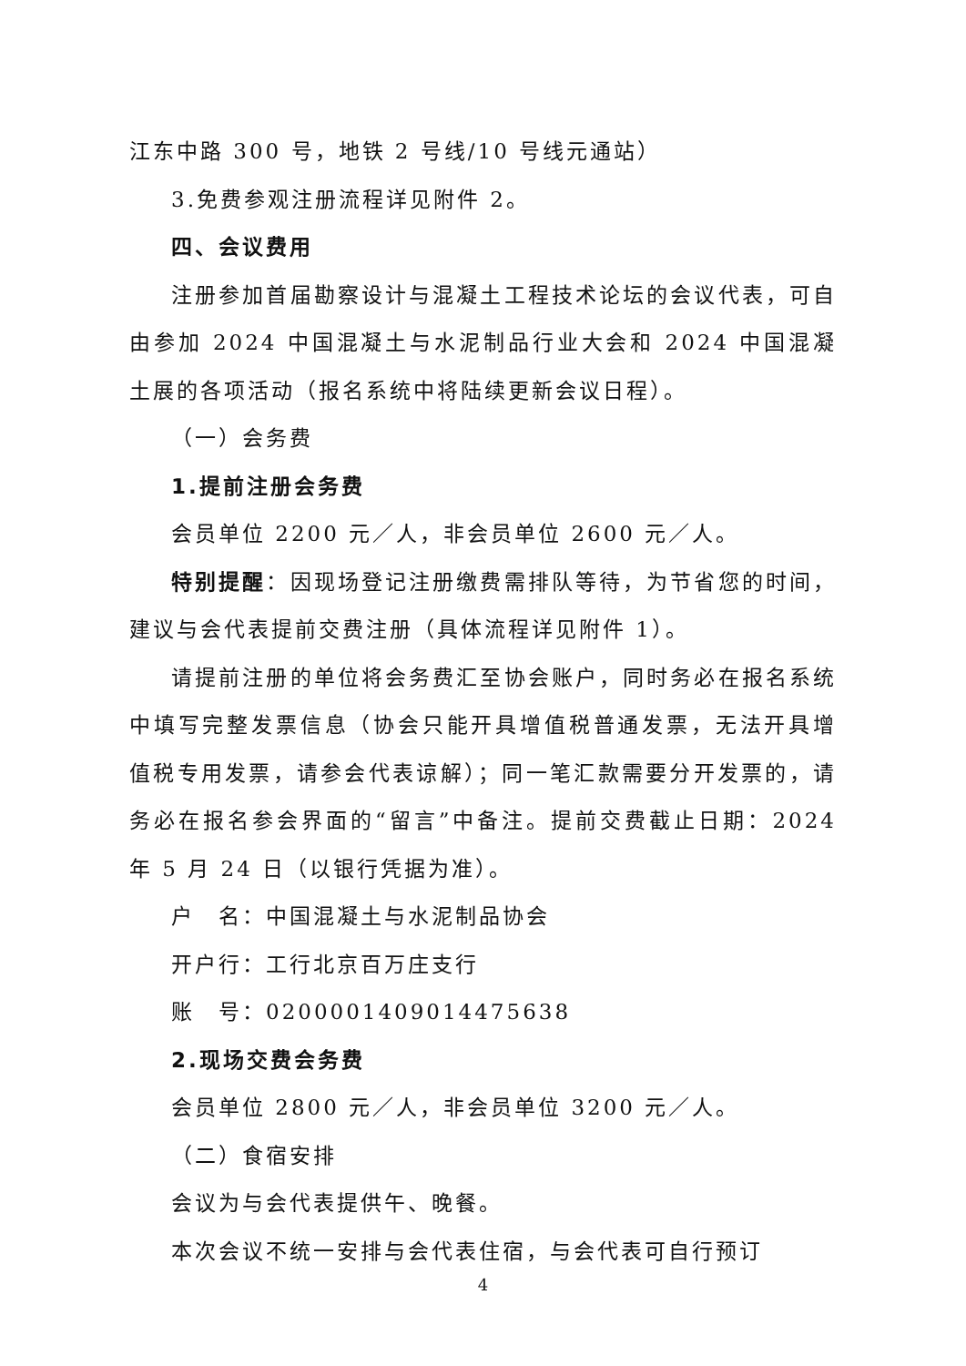江东中路 300 号，地铁 2 号线/10 号线元通站）
3.免费参观注册流程详见附件 2。
四、会议费用
注册参加首届勘察设计与混凝土工程技术论坛的会议代表，可自由参加 2024 中国混凝土与水泥制品行业大会和 2024 中国混凝土展的各项活动（报名系统中将陆续更新会议日程）。
（一）会务费
1.提前注册会务费
会员单位 2200 元／人，非会员单位 2600 元／人。
特别提醒：因现场登记注册缴费需排队等待，为节省您的时间，建议与会代表提前交费注册（具体流程详见附件 1）。
请提前注册的单位将会务费汇至协会账户，同时务必在报名系统中填写完整发票信息（协会只能开具增值税普通发票，无法开具增值税专用发票，请参会代表谅解）；同一笔汇款需要分开发票的，请务必在报名参会界面的“留言”中备注。提前交费截止日期：2024 年 5 月 24 日（以银行凭据为准）。
户　名：中国混凝土与水泥制品协会
开户行：工行北京百万庄支行
账　号：0200001409014475638
2.现场交费会务费
会员单位 2800 元／人，非会员单位 3200 元／人。
（二）食宿安排
会议为与会代表提供午、晚餐。
本次会议不统一安排与会代表住宿，与会代表可自行预订
4